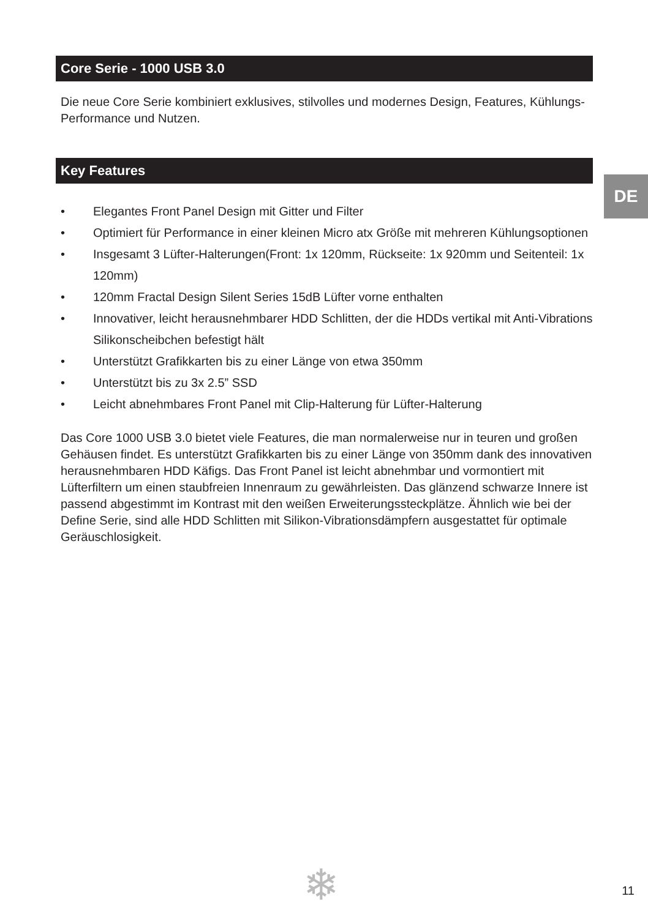Core Serie - 1000 USB 3.0
Die neue Core Serie kombiniert exklusives, stilvolles und modernes Design, Features, Kühlungs-Performance und Nutzen.
Key Features
• Elegantes Front Panel Design mit Gitter und Filter
• Optimiert für Performance in einer kleinen Micro atx Größe mit mehreren Kühlungsoptionen
• Insgesamt 3 Lüfter-Halterungen(Front: 1x 120mm, Rückseite: 1x 920mm und Seitenteil: 1x 120mm)
• 120mm Fractal Design Silent Series 15dB Lüfter vorne enthalten
• Innovativer, leicht herausnehmbarer HDD Schlitten, der die HDDs vertikal mit Anti-Vibrations Silikonscheibchen befestigt hält
• Unterstützt Grafikkarten bis zu einer Länge von etwa 350mm
• Unterstützt bis zu 3x 2.5” SSD
• Leicht abnehmbares Front Panel mit Clip-Halterung für Lüfter-Halterung
Das Core 1000 USB 3.0 bietet viele Features, die man normalerweise nur in teuren und großen Gehäusen findet. Es unterstützt Grafikkarten bis zu einer Länge von 350mm dank des innovativen herausnehmbaren HDD Käfigs. Das Front Panel ist leicht abnehmbar und vormontiert mit Lüfterfiltern um einen staubfreien Innenraum zu gewährleisten. Das glänzend schwarze Innere ist passend abgestimmt im Kontrast mit den weißen Erweiterungssteckplätze. Ähnlich wie bei der Define Serie, sind alle HDD Schlitten mit Silikon-Vibrationsdämpfern ausgestattet für optimale Geräuschlosigkeit.
DE
❄ 11